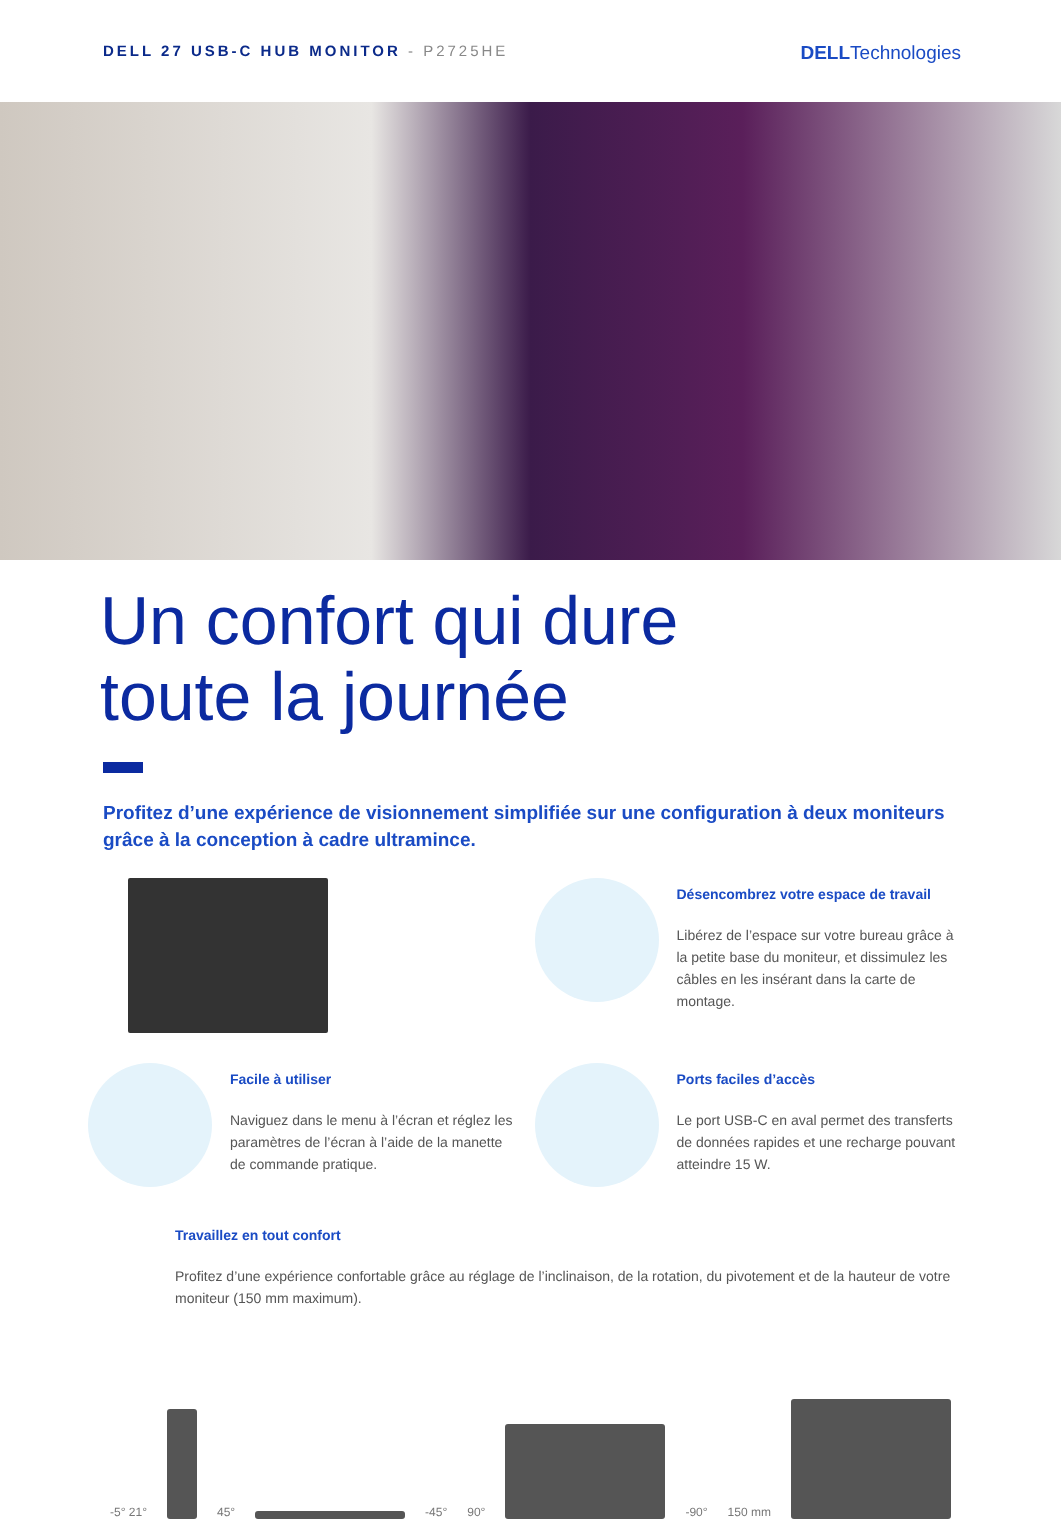DELL 27 USB-C HUB MONITOR - P2725HE
DELLTechnologies
Un confort qui dure
toute la journée
Profitez d’une expérience de visionnement simplifiée sur une configuration à deux moniteurs grâce à la conception à cadre ultramince.
Désencombrez votre espace de travail
Libérez de l’espace sur votre bureau grâce à la petite base du moniteur, et dissimulez les câbles en les insérant dans la carte de montage.
Facile à utiliser
Naviguez dans le menu à l’écran et réglez les paramètres de l’écran à l’aide de la manette de commande pratique.
Ports faciles d’accès
Le port USB-C en aval permet des transferts de données rapides et une recharge pouvant atteindre 15 W.
Travaillez en tout confort
Profitez d’une expérience confortable grâce au réglage de l’inclinaison, de la rotation, du pivotement et de la hauteur de votre moniteur (150 mm maximum).
-5° 21°
45°
-45° 90°
-90° 150 mm